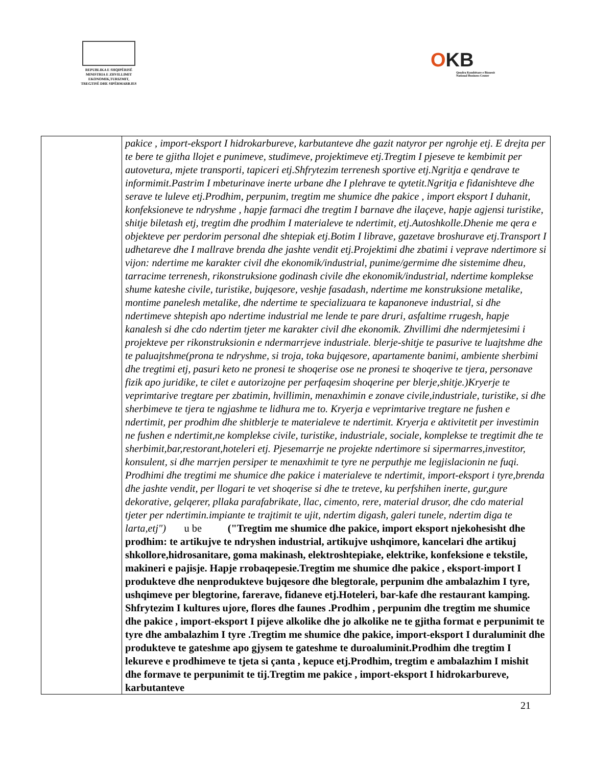REPUBLIKA E SHQIPËRISË
MINISTRIA E ZHVILLIMIT
EKONOMIK,TURIZMIT,
TREGTISË DHE SIPËRMARRJES
OKB
Qendra Kombëtare e Biznesit
National Business Center
| | pakice , import-eksport I hidrokarbureve, karbutanteve dhe gazit natyror per ngrohje etj. E drejta per te bere te gjitha llojet e punimeve, studimeve, projektimeve etj.Tregtim I pjeseve te kembimit per autovetura, mjete transporti, tapiceri etj.Shfrytezim terrenesh sportive etj.Ngritja e qendrave te informimit.Pastrim I mbeturinave inerte urbane dhe I plehrave te qytetit.Ngritja e fidanishteve dhe serave te luleve etj.Prodhim, perpunim, tregtim me shumice dhe pakice , import eksport I duhanit, konfeksioneve te ndryshme , hapje farmaci dhe tregtim I barnave dhe ilaçeve, hapje agjensi turistike, shitje biletash etj, tregtim dhe prodhim I materialeve te ndertimit, etj.Autoshkolle.Dhenie me qera e objekteve per perdorim personal dhe shtepiak etj.Botim I librave, gazetave broshurave etj.Transport I udhetareve dhe I mallrave brenda dhe jashte vendit etj.Projektimi dhe zbatimi i veprave ndertimore si vijon: ndertime me karakter civil dhe ekonomik/industrial, punime/germime dhe sistemime dheu, tarracime terrenesh, rikonstruksione godinash civile dhe ekonomik/industrial, ndertime komplekse shume kateshe civile, turistike, bujqesore, veshje fasadash, ndertime me konstruksione metalike, montime panelesh metalike, dhe ndertime te specializuara te kapanoneve industrial, si dhe ndertimeve shtepish apo ndertime industrial me lende te pare druri, asfaltime rrugesh, hapje kanalesh si dhe cdo ndertim tjeter me karakter civil dhe ekonomik. Zhvillimi dhe ndermjetesimi i projekteve per rikonstruksionin e ndermarrjeve industriale. blerje-shitje te pasurive te luajtshme dhe te paluajtshme(prona te ndryshme, si troja, toka bujqesore, apartamente banimi, ambiente sherbimi dhe tregtimi etj, pasuri keto ne pronesi te shoqerise ose ne pronesi te shoqerive te tjera, personave fizik apo juridike, te cilet e autorizojne per perfaqesim shoqerine per blerje,shitje.)Kryerje te veprimtarive tregtare per zbatimin, hvillimin, menaxhimin e zonave civile,industriale, turistike, si dhe sherbimeve te tjera te ngjashme te lidhura me to. Kryerja e veprimtarive tregtare ne fushen e ndertimit, per prodhim dhe shitblerje te materialeve te ndertimit. Kryerja e aktivitetit per investimin ne fushen e ndertimit,ne komplekse civile, turistike, industriale, sociale, komplekse te tregtimit dhe te sherbimit,bar,restorant,hoteleri etj. Pjesemarrje ne projekte ndertimore si sipermarres,investitor, konsulent, si dhe marrjen persiper te menaxhimit te tyre ne perputhje me legjislacionin ne fuqi. Prodhimi dhe tregtimi me shumice dhe pakice i materialeve te ndertimit, import-eksport i tyre,brenda dhe jashte vendit, per llogari te vet shoqerise si dhe te treteve, ku perfshihen inerte, gur,gure dekorative, gelqerer, pllaka parafabrikate, llac, cimento, rere, material drusor, dhe cdo material tjeter per ndertimin.impiante te trajtimit te ujit, ndertim digash, galeri tunele, ndertim diga te larta,etj") u be ("Tregtim me shumice dhe pakice, import eksport njekohesisht dhe prodhim: te artikujve te ndryshen industrial, artikujve ushqimore, kancelari dhe artikuj shkollore,hidrosanitare, goma makinash, elektroshtepiake, elektrike, konfeksione e tekstile, makineri e pajisje. Hapje rrobaqepesie.Tregtim me shumice dhe pakice , eksport-import I produkteve dhe nenprodukteve bujqesore dhe blegtorale, perpunim dhe ambalazhim I tyre, ushqimeve per blegtorine, farerave, fidaneve etj.Hoteleri, bar-kafe dhe restaurant kamping. Shfrytezim I kultures ujore, flores dhe faunes .Prodhim , perpunim dhe tregtim me shumice dhe pakice , import-eksport I pijeve alkolike dhe jo alkolike ne te gjitha format e perpunimit te tyre dhe ambalazhim I tyre .Tregtim me shumice dhe pakice, import-eksport I duraluminit dhe produkteve te gateshme apo gjysem te gateshme te duroaluminit.Prodhim dhe tregtim I lekureve e prodhimeve te tjeta si çanta , kepuce etj.Prodhim, tregtim e ambalazhim I mishit dhe formave te perpunimit te tij.Tregtim me pakice , import-eksport I hidrokarbureve, karbutanteve |
21